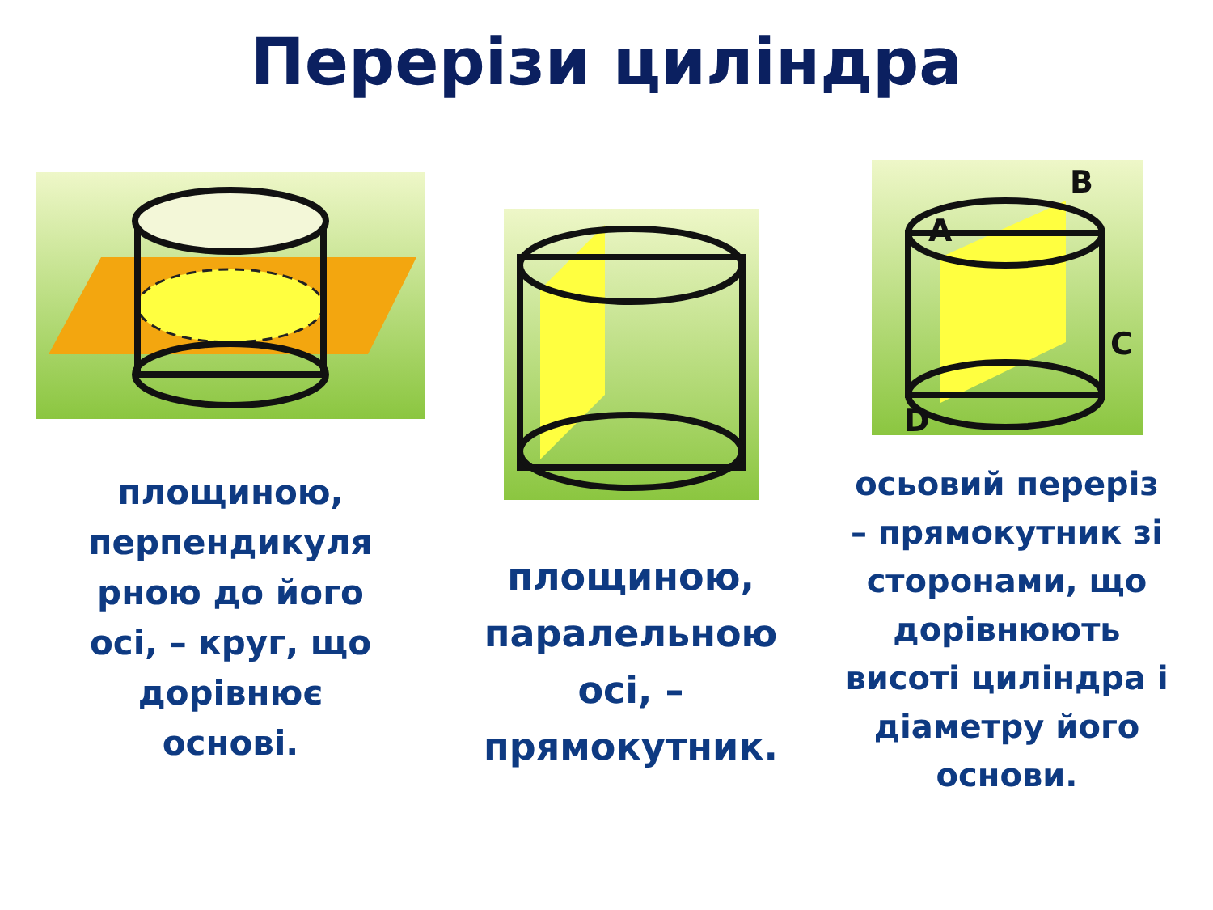Перерізи циліндра
площиною,
перпендикуля
рною до його
осі, – круг, що
дорівнює
основі.
площиною,
паралельною
осі, –
прямокутник.
A
B
C
D
осьовий переріз
– прямокутник зі
сторонами, що
дорівнюють
висоті циліндра і
діаметру його
основи.